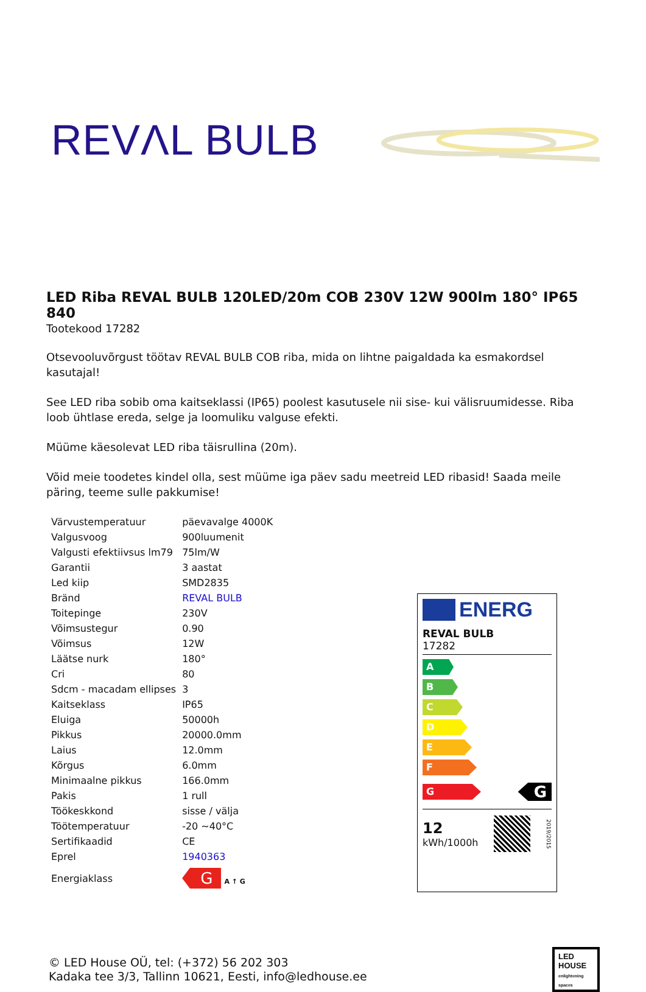REVΛL BULB
LED Riba REVAL BULB 120LED/20m COB 230V 12W 900lm 180° IP65 840
Tootekood 17282
Otsevooluvõrgust töötav REVAL BULB COB riba, mida on lihtne paigaldada ka esmakordsel kasutajal!
See LED riba sobib oma kaitseklassi (IP65) poolest kasutusele nii sise- kui välisruumidesse. Riba loob ühtlase ereda, selge ja loomuliku valguse efekti.
Müüme käesolevat LED riba täisrullina (20m).
Võid meie toodetes kindel olla, sest müüme iga päev sadu meetreid LED ribasid! Saada meile päring, teeme sulle pakkumise!
| Värvustemperatuur | päevavalge 4000K |
| Valgusvoog | 900luumenit |
| Valgusti efektiivsus lm79 | 75lm/W |
| Garantii | 3 aastat |
| Led kiip | SMD2835 |
| Bränd | REVAL BULB |
| Toitepinge | 230V |
| Võimsustegur | 0.90 |
| Võimsus | 12W |
| Läätse nurk | 180° |
| Cri | 80 |
| Sdcm - macadam ellipses | 3 |
| Kaitseklass | IP65 |
| Eluiga | 50000h |
| Pikkus | 20000.0mm |
| Laius | 12.0mm |
| Kõrgus | 6.0mm |
| Minimaalne pikkus | 166.0mm |
| Pakis | 1 rull |
| Töökeskkond | sisse / välja |
| Töötemperatuur | -20 ~40°C |
| Sertifikaadid | CE |
| Eprel | 1940363 |
| Energiaklass | G A ↑ G |
ENERG
REVAL BULB
17282
A
B
C
D
E
F
G
G
12
kWh/1000h
2019/2015
© LED House OÜ, tel: (+372) 56 202 303
Kadaka tee 3/3, Tallinn 10621, Eesti, info@ledhouse.ee
LED
HOUSE
enlightening spaces